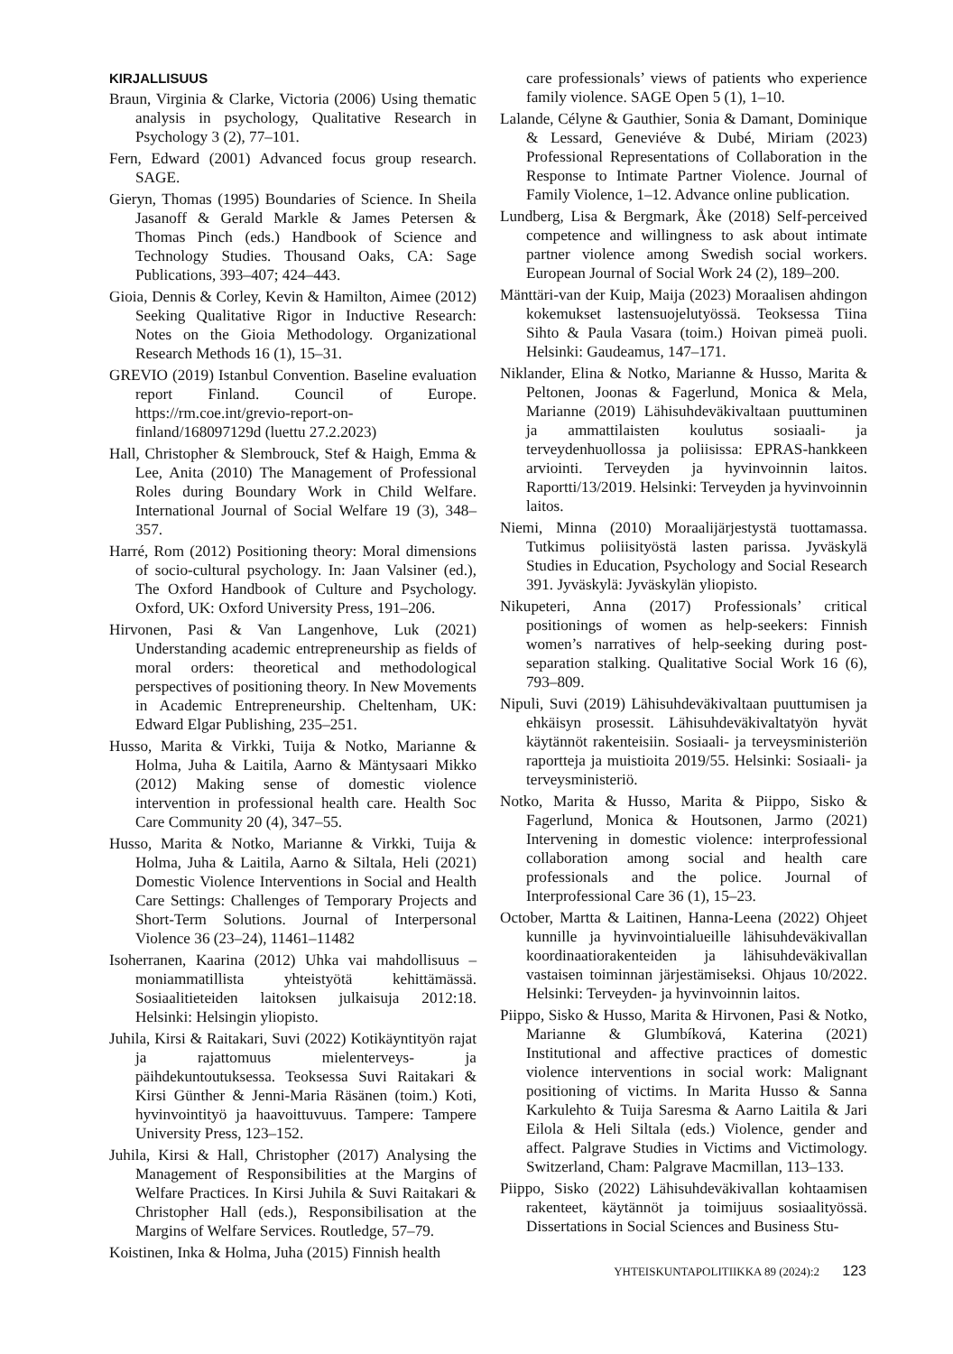KIRJALLISUUS
Braun, Virginia & Clarke, Victoria (2006) Using thematic analysis in psychology, Qualitative Research in Psychology 3 (2), 77–101.
Fern, Edward (2001) Advanced focus group research. SAGE.
Gieryn, Thomas (1995) Boundaries of Science. In Sheila Jasanoff & Gerald Markle & James Petersen & Thomas Pinch (eds.) Handbook of Science and Technology Studies. Thousand Oaks, CA: Sage Publications, 393–407; 424–443.
Gioia, Dennis & Corley, Kevin & Hamilton, Aimee (2012) Seeking Qualitative Rigor in Inductive Research: Notes on the Gioia Methodology. Organizational Research Methods 16 (1), 15–31.
GREVIO (2019) Istanbul Convention. Baseline evaluation report Finland. Council of Europe. https://rm.coe.int/grevio-report-on-finland/168097129d (luettu 27.2.2023)
Hall, Christopher & Slembrouck, Stef & Haigh, Emma & Lee, Anita (2010) The Management of Professional Roles during Boundary Work in Child Welfare. International Journal of Social Welfare 19 (3), 348–357.
Harré, Rom (2012) Positioning theory: Moral dimensions of socio-cultural psychology. In: Jaan Valsiner (ed.), The Oxford Handbook of Culture and Psychology. Oxford, UK: Oxford University Press, 191–206.
Hirvonen, Pasi & Van Langenhove, Luk (2021) Understanding academic entrepreneurship as fields of moral orders: theoretical and methodological perspectives of positioning theory. In New Movements in Academic Entrepreneurship. Cheltenham, UK: Edward Elgar Publishing, 235–251.
Husso, Marita & Virkki, Tuija & Notko, Marianne & Holma, Juha & Laitila, Aarno & Mäntysaari Mikko (2012) Making sense of domestic violence intervention in professional health care. Health Soc Care Community 20 (4), 347–55.
Husso, Marita & Notko, Marianne & Virkki, Tuija & Holma, Juha & Laitila, Aarno & Siltala, Heli (2021) Domestic Violence Interventions in Social and Health Care Settings: Challenges of Temporary Projects and Short-Term Solutions. Journal of Interpersonal Violence 36 (23–24), 11461–11482
Isoherranen, Kaarina (2012) Uhka vai mahdollisuus – moniammatillista yhteistyötä kehittämässä. Sosiaalitieteiden laitoksen julkaisuja 2012:18. Helsinki: Helsingin yliopisto.
Juhila, Kirsi & Raitakari, Suvi (2022) Kotikäyntityön rajat ja rajattomuus mielenterveys- ja päihdekuntoutuksessa. Teoksessa Suvi Raitakari & Kirsi Günther & Jenni-Maria Räsänen (toim.) Koti, hyvinvointityö ja haavoittuvuus. Tampere: Tampere University Press, 123–152.
Juhila, Kirsi & Hall, Christopher (2017) Analysing the Management of Responsibilities at the Margins of Welfare Practices. In Kirsi Juhila & Suvi Raitakari & Christopher Hall (eds.), Responsibilisation at the Margins of Welfare Services. Routledge, 57–79.
Koistinen, Inka & Holma, Juha (2015) Finnish health
care professionals’ views of patients who experience family violence. SAGE Open 5 (1), 1–10.
Lalande, Célyne & Gauthier, Sonia & Damant, Dominique & Lessard, Geneviéve & Dubé, Miriam (2023) Professional Representations of Collaboration in the Response to Intimate Partner Violence. Journal of Family Violence, 1–12. Advance online publication.
Lundberg, Lisa & Bergmark, Åke (2018) Self-perceived competence and willingness to ask about intimate partner violence among Swedish social workers. European Journal of Social Work 24 (2), 189–200.
Mänttäri-van der Kuip, Maija (2023) Moraalisen ahdingon kokemukset lastensuojelutyössä. Teoksessa Tiina Sihto & Paula Vasara (toim.) Hoivan pimeä puoli. Helsinki: Gaudeamus, 147–171.
Niklander, Elina & Notko, Marianne & Husso, Marita & Peltonen, Joonas & Fagerlund, Monica & Mela, Marianne (2019) Lähisuhdeväkivaltaan puuttuminen ja ammattilaisten koulutus sosiaali- ja terveydenhuollossa ja poliisissa: EPRAS-hankkeen arviointi. Terveyden ja hyvinvoinnin laitos. Raportti/13/2019. Helsinki: Terveyden ja hyvinvoinnin laitos.
Niemi, Minna (2010) Moraalijärjestystä tuottamassa. Tutkimus poliisityöstä lasten parissa. Jyväskylä Studies in Education, Psychology and Social Research 391. Jyväskylä: Jyväskylän yliopisto.
Nikupeteri, Anna (2017) Professionals’ critical positionings of women as help-seekers: Finnish women’s narratives of help-seeking during post-separation stalking. Qualitative Social Work 16 (6), 793–809.
Nipuli, Suvi (2019) Lähisuhdeväkivaltaan puuttumisen ja ehkäisyn prosessit. Lähisuhdeväkivaltatyön hyvät käytännöt rakenteisiin. Sosiaali- ja terveysministeriön raportteja ja muistioita 2019/55. Helsinki: Sosiaali- ja terveysministeriö.
Notko, Marita & Husso, Marita & Piippo, Sisko & Fagerlund, Monica & Houtsonen, Jarmo (2021) Intervening in domestic violence: interprofessional collaboration among social and health care professionals and the police. Journal of Interprofessional Care 36 (1), 15–23.
October, Martta & Laitinen, Hanna-Leena (2022) Ohjeet kunnille ja hyvinvointialueille lähisuhdeväkivallan koordinaatiorakenteiden ja lähisuhdeväkivallan vastaisen toiminnan järjestämiseksi. Ohjaus 10/2022. Helsinki: Terveyden- ja hyvinvoinnin laitos.
Piippo, Sisko & Husso, Marita & Hirvonen, Pasi & Notko, Marianne & Glumbíková, Katerina (2021) Institutional and affective practices of domestic violence interventions in social work: Malignant positioning of victims. In Marita Husso & Sanna Karkulehto & Tuija Saresma & Aarno Laitila & Jari Eilola & Heli Siltala (eds.) Violence, gender and affect. Palgrave Studies in Victims and Victimology. Switzerland, Cham: Palgrave Macmillan, 113–133.
Piippo, Sisko (2022) Lähisuhdeväkivallan kohtaamisen rakenteet, käytännöt ja toimijuus sosiaalityössä. Dissertations in Social Sciences and Business Stu-
YHTEISKUNTAPOLITIIKKA 89 (2024):2 123